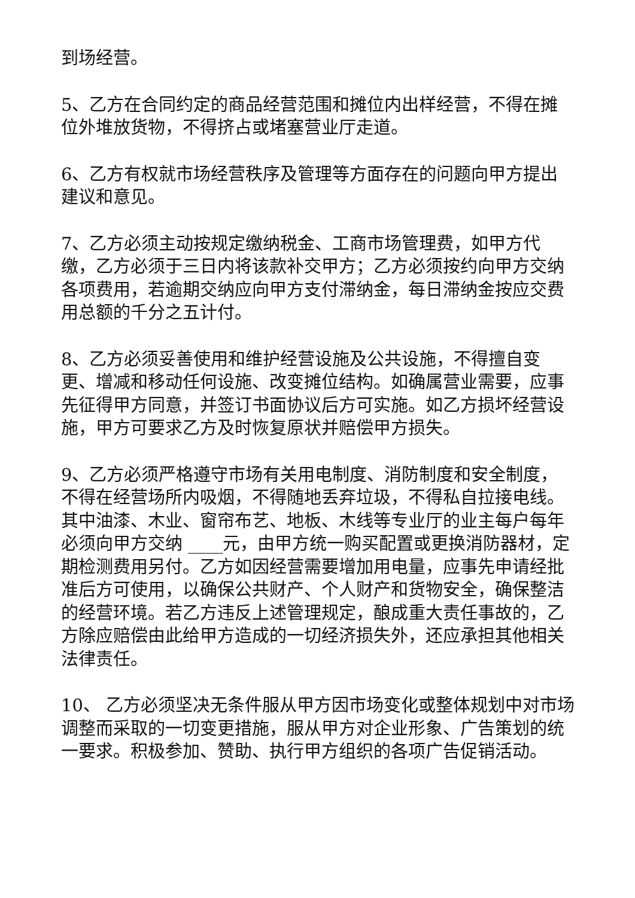到场经营。
5、乙方在合同约定的商品经营范围和摊位内出样经营，不得在摊位外堆放货物，不得挤占或堵塞营业厅走道。
6、乙方有权就市场经营秩序及管理等方面存在的问题向甲方提出建议和意见。
7、乙方必须主动按规定缴纳税金、工商市场管理费，如甲方代缴，乙方必须于三日内将该款补交甲方；乙方必须按约向甲方交纳各项费用，若逾期交纳应向甲方支付滞纳金，每日滞纳金按应交费用总额的千分之五计付。
8、乙方必须妥善使用和维护经营设施及公共设施，不得擅自变更、增减和移动任何设施、改变摊位结构。如确属营业需要，应事先征得甲方同意，并签订书面协议后方可实施。如乙方损坏经营设施，甲方可要求乙方及时恢复原状并赔偿甲方损失。
9、乙方必须严格遵守市场有关用电制度、消防制度和安全制度，不得在经营场所内吸烟，不得随地丢弃垃圾，不得私自拉接电线。其中油漆、木业、窗帘布艺、地板、木线等专业厅的业主每户每年必须向甲方交纳 ____元，由甲方统一购买配置或更换消防器材，定期检测费用另付。乙方如因经营需要增加用电量，应事先申请经批准后方可使用，以确保公共财产、个人财产和货物安全，确保整洁的经营环境。若乙方违反上述管理规定，酿成重大责任事故的，乙方除应赔偿由此给甲方造成的一切经济损失外，还应承担其他相关法律责任。
10、 乙方必须坚决无条件服从甲方因市场变化或整体规划中对市场调整而采取的一切变更措施，服从甲方对企业形象、广告策划的统一要求。积极参加、赞助、执行甲方组织的各项广告促销活动。